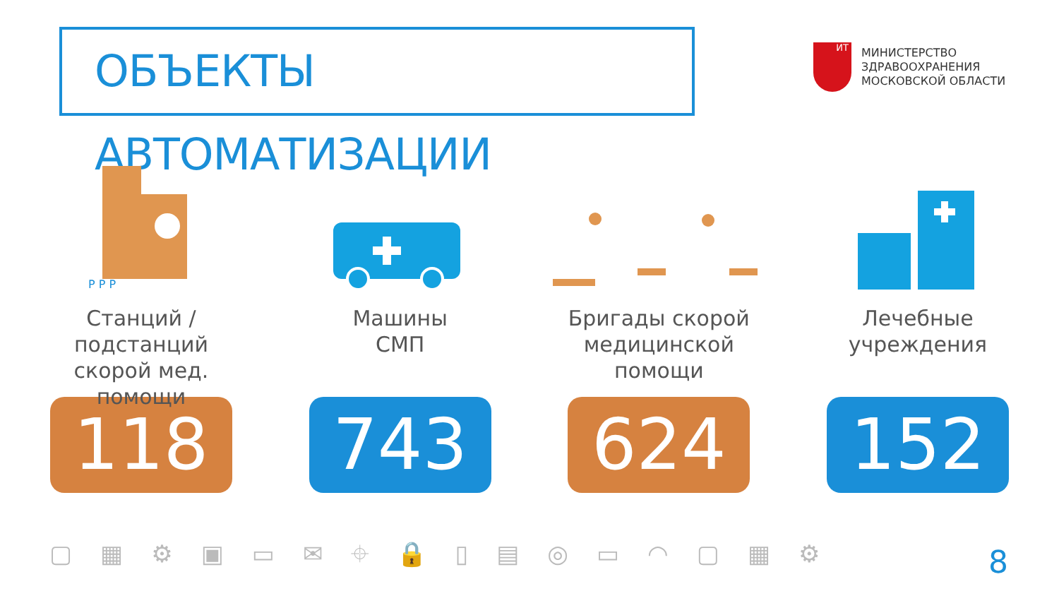ОБЪЕКТЫ АВТОМАТИЗАЦИИ
ИТ
МИНИСТЕРСТВО
ЗДРАВООХРАНЕНИЯ
МОСКОВСКОЙ ОБЛАСТИ
P P P
Станций /
подстанций
скорой мед. помощи
118
Машины
СМП
743
Бригады скорой
медицинской
помощи
624
Лечебные
учреждения
152
▢▦⚙▣▭✉⌖🔒▯▤◎▭◠▢▦⚙ 8